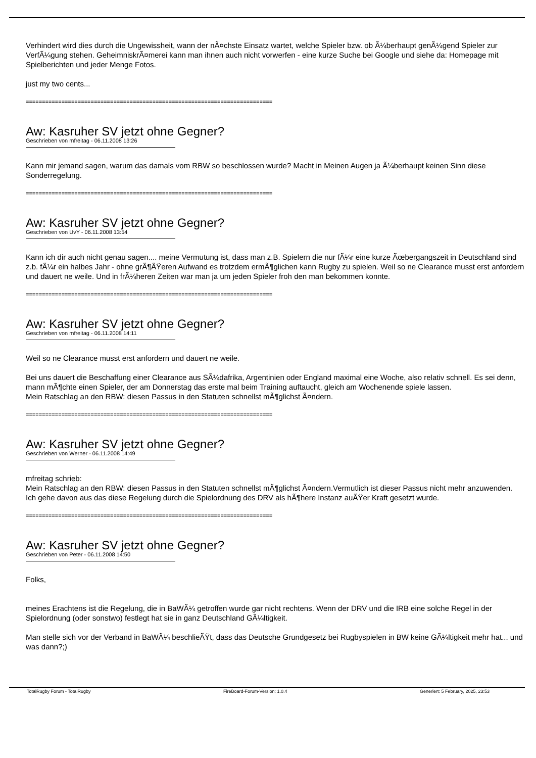Verhindert wird dies durch die Ungewissheit, wann der nÃ¤chste Einsatz wartet, welche Spieler bzw. ob Ã¼berhaupt genÃ¼gend Spieler zur VerfÃ¼gung stehen. GeheimniskrÃ¤merei kann man ihnen auch nicht vorwerfen - eine kurze Suche bei Google und siehe da: Homepage mit Spielberichten und jeder Menge Fotos.
just my two cents...
============================================================================
Aw: Kasruher SV jetzt ohne Gegner?
Geschrieben von mfreitag - 06.11.2008 13:26
Kann mir jemand sagen, warum das damals vom RBW so beschlossen wurde? Macht in Meinen Augen ja Ã¼berhaupt keinen Sinn diese Sonderregelung.
============================================================================
Aw: Kasruher SV jetzt ohne Gegner?
Geschrieben von UvY - 06.11.2008 13:54
Kann ich dir auch nicht genau sagen.... meine Vermutung ist, dass man z.B. Spielern die nur fÃ¼r eine kurze Ãœbergangszeit in Deutschland sind z.b. fÃ¼r ein halbes Jahr - ohne grÃ¶ÃŸeren Aufwand es trotzdem ermÃ¶glichen kann Rugby zu spielen. Weil so ne Clearance musst erst anfordern und dauert ne weile. Und in frÃ¼heren Zeiten war man ja um jeden Spieler froh den man bekommen konnte.
============================================================================
Aw: Kasruher SV jetzt ohne Gegner?
Geschrieben von mfreitag - 06.11.2008 14:11
Weil so ne Clearance musst erst anfordern und dauert ne weile.
Bei uns dauert die Beschaffung einer Clearance aus SÃ¼dafrika, Argentinien oder England maximal eine Woche, also relativ schnell. Es sei denn, mann mÃ¶chte einen Spieler, der am Donnerstag das erste mal beim Training auftaucht, gleich am Wochenende spiele lassen.
Mein Ratschlag an den RBW: diesen Passus in den Statuten schnellst mÃ¶glichst Ã¤ndern.
============================================================================
Aw: Kasruher SV jetzt ohne Gegner?
Geschrieben von Werner - 06.11.2008 14:49
mfreitag schrieb:
Mein Ratschlag an den RBW: diesen Passus in den Statuten schnellst mÃ¶glichst Ã¤ndern.Vermutlich ist dieser Passus nicht mehr anzuwenden.
Ich gehe davon aus das diese Regelung durch die Spielordnung des DRV als hÃ¶here Instanz auÃŸer Kraft gesetzt wurde.
============================================================================
Aw: Kasruher SV jetzt ohne Gegner?
Geschrieben von Peter - 06.11.2008 14:50
Folks,
meines Erachtens ist die Regelung, die in BaWÃ¼ getroffen wurde gar nicht rechtens. Wenn der DRV und die IRB eine solche Regel in der Spielordnung (oder sonstwo) festlegt hat sie in ganz Deutschland GÃ¼ltigkeit.
Man stelle sich vor der Verband in BaWÃ¼ beschlieÃŸt, dass das Deutsche Grundgesetz bei Rugbyspielen in BW keine GÃ¼ltigkeit mehr hat... und was dann?;)
TotalRugby Forum - TotalRugby FireBoard-Forum-Version: 1.0.4 Generiert: 5 February, 2025, 23:53